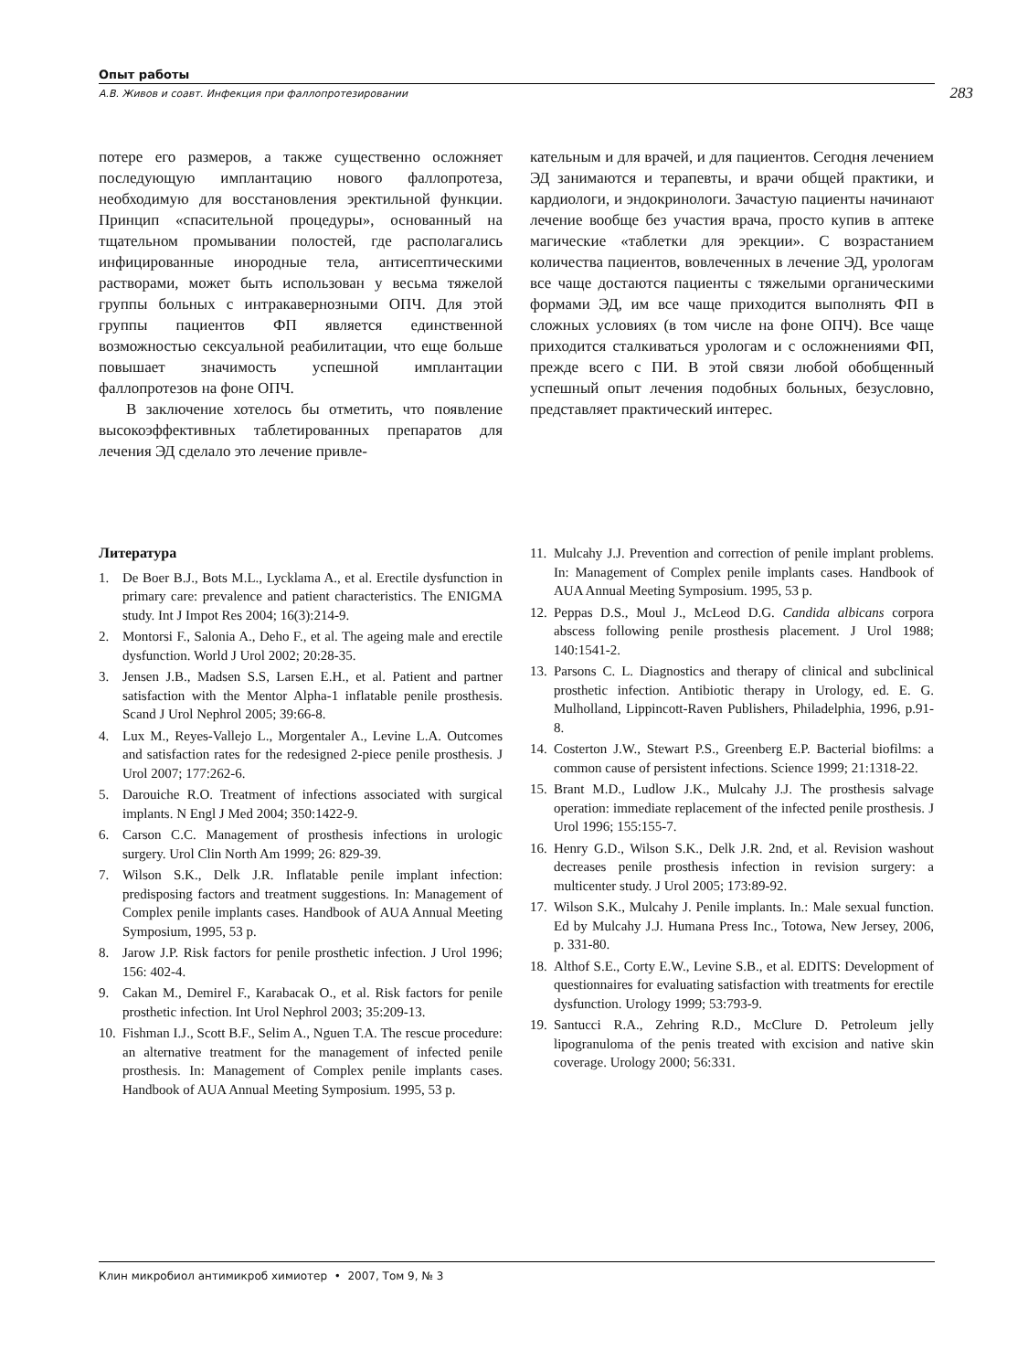Опыт работы
А.В. Живов и соавт. Инфекция при фаллопротезировании 283
потере его размеров, а также существенно осложняет последующую имплантацию нового фаллопротеза, необходимую для восстановления эректильной функции. Принцип «спасительной процедуры», основанный на тщательном промывании полостей, где располагались инфицированные инородные тела, антисептическими растворами, может быть использован у весьма тяжелой группы больных с интракавернозными ОПЧ. Для этой группы пациентов ФП является единственной возможностью сексуальной реабилитации, что еще больше повышает значимость успешной имплантации фаллопротезов на фоне ОПЧ.
В заключение хотелось бы отметить, что появление высокоэффективных таблетированных препаратов для лечения ЭД сделало это лечение привле-
кательным и для врачей, и для пациентов. Сегодня лечением ЭД занимаются и терапевты, и врачи общей практики, и кардиологи, и эндокринологи. Зачастую пациенты начинают лечение вообще без участия врача, просто купив в аптеке магические «таблетки для эрекции». С возрастанием количества пациентов, вовлеченных в лечение ЭД, урологам все чаще достаются пациенты с тяжелыми органическими формами ЭД, им все чаще приходится выполнять ФП в сложных условиях (в том числе на фоне ОПЧ). Все чаще приходится сталкиваться урологам и с осложнениями ФП, прежде всего с ПИ. В этой связи любой обобщенный успешный опыт лечения подобных больных, безусловно, представляет практический интерес.
Литература
1. De Boer B.J., Bots M.L., Lycklama A., et al. Erectile dysfunction in primary care: prevalence and patient characteristics. The ENIGMA study. Int J Impot Res 2004; 16(3):214-9.
2. Montorsi F., Salonia A., Deho F., et al. The ageing male and erectile dysfunction. World J Urol 2002; 20:28-35.
3. Jensen J.B., Madsen S.S, Larsen E.H., et al. Patient and partner satisfaction with the Mentor Alpha-1 inflatable penile prosthesis. Scand J Urol Nephrol 2005; 39:66-8.
4. Lux M., Reyes-Vallejo L., Morgentaler A., Levine L.A. Outcomes and satisfaction rates for the redesigned 2-piece penile prosthesis. J Urol 2007; 177:262-6.
5. Darouiche R.O. Treatment of infections associated with surgical implants. N Engl J Med 2004; 350:1422-9.
6. Carson C.C. Management of prosthesis infections in urologic surgery. Urol Clin North Am 1999; 26: 829-39.
7. Wilson S.K., Delk J.R. Inflatable penile implant infection: predisposing factors and treatment suggestions. In: Management of Complex penile implants cases. Handbook of AUA Annual Meeting Symposium, 1995, 53 p.
8. Jarow J.P. Risk factors for penile prosthetic infection. J Urol 1996; 156: 402-4.
9. Cakan M., Demirel F., Karabacak O., et al. Risk factors for penile prosthetic infection. Int Urol Nephrol 2003; 35:209-13.
10. Fishman I.J., Scott B.F., Selim A., Nguen T.A. The rescue procedure: an alternative treatment for the management of infected penile prosthesis. In: Management of Complex penile implants cases. Handbook of AUA Annual Meeting Symposium. 1995, 53 p.
11. Mulcahy J.J. Prevention and correction of penile implant problems. In: Management of Complex penile implants cases. Handbook of AUA Annual Meeting Symposium. 1995, 53 p.
12. Peppas D.S., Moul J., McLeod D.G. Candida albicans corpora abscess following penile prosthesis placement. J Urol 1988; 140:1541-2.
13. Parsons C. L. Diagnostics and therapy of clinical and subclinical prosthetic infection. Antibiotic therapy in Urology, ed. E. G. Mulholland, Lippincott-Raven Publishers, Philadelphia, 1996, p.91-8.
14. Costerton J.W., Stewart P.S., Greenberg E.P. Bacterial biofilms: a common cause of persistent infections. Science 1999; 21:1318-22.
15. Brant M.D., Ludlow J.K., Mulcahy J.J. The prosthesis salvage operation: immediate replacement of the infected penile prosthesis. J Urol 1996; 155:155-7.
16. Henry G.D., Wilson S.K., Delk J.R. 2nd, et al. Revision washout decreases penile prosthesis infection in revision surgery: a multicenter study. J Urol 2005; 173:89-92.
17. Wilson S.K., Mulcahy J. Penile implants. In.: Male sexual function. Ed by Mulcahy J.J. Humana Press Inc., Totowa, New Jersey, 2006, p. 331-80.
18. Althof S.E., Corty E.W., Levine S.B., et al. EDITS: Development of questionnaires for evaluating satisfaction with treatments for erectile dysfunction. Urology 1999; 53:793-9.
19. Santucci R.A., Zehring R.D., McClure D. Petroleum jelly lipogranuloma of the penis treated with excision and native skin coverage. Urology 2000; 56:331.
Клин микробиол антимикроб химиотер • 2007, Том 9, № 3